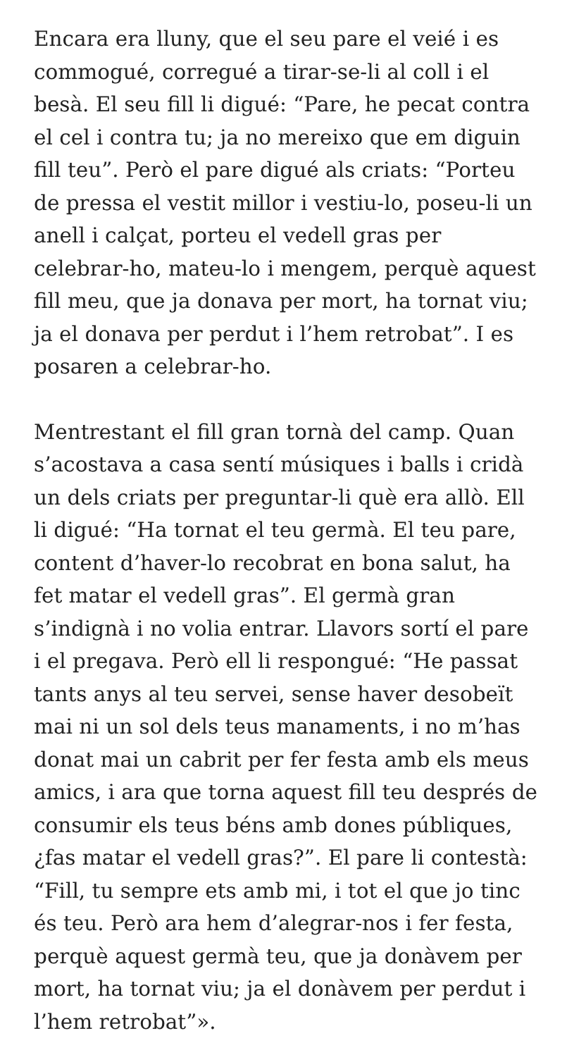Encara era lluny, que el seu pare el veié i es commogué, corregué a tirar-se-li al coll i el besà. El seu fill li digué: “Pare, he pecat contra el cel i contra tu; ja no mereixo que em diguin fill teu”. Però el pare digué als criats: “Porteu de pressa el vestit millor i vestiu-lo, poseu-li un anell i calçat, porteu el vedell gras per celebrar-ho, mateu-lo i mengem, perquè aquest fill meu, que ja donava per mort, ha tornat viu; ja el donava per perdut i l’hem retrobat”. I es posaren a celebrar-ho.
Mentrestant el fill gran tornà del camp. Quan s’acostava a casa sentí músiques i balls i cridà un dels criats per preguntar-li què era allò. Ell li digué: “Ha tornat el teu germà. El teu pare, content d’haver-lo recobrat en bona salut, ha fet matar el vedell gras”. El germà gran s’indignà i no volia entrar. Llavors sortí el pare i el pregava. Però ell li respongué: “He passat tants anys al teu servei, sense haver desobeït mai ni un sol dels teus manaments, i no m’has donat mai un cabrit per fer festa amb els meus amics, i ara que torna aquest fill teu després de consumir els teus béns amb dones públiques, ¿fas matar el vedell gras?”. El pare li contestà: “Fill, tu sempre ets amb mi, i tot el que jo tinc és teu. Però ara hem d’alegrar-nos i fer festa, perquè aquest germà teu, que ja donàvem per mort, ha tornat viu; ja el donàvem per perdut i l’hem retrobat”».